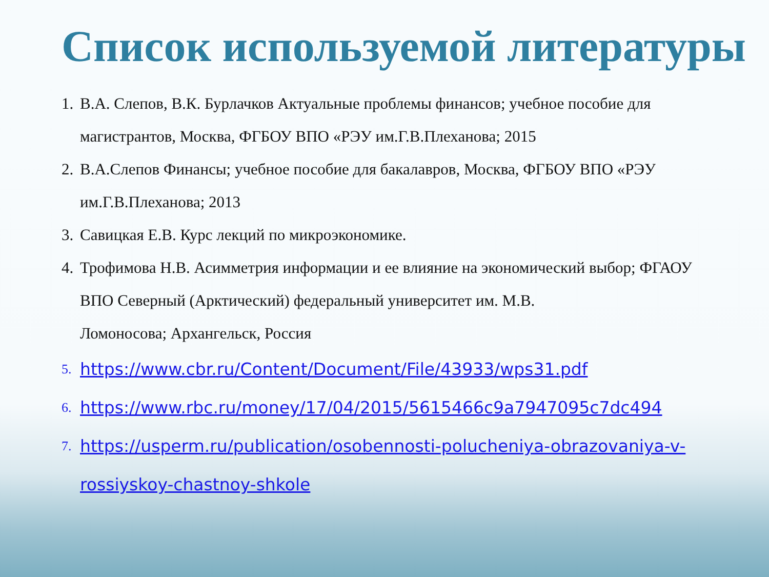Список используемой литературы
1. В.А. Слепов, В.К. Бурлачков Актуальные проблемы финансов; учебное пособие для магистрантов, Москва, ФГБОУ ВПО «РЭУ им.Г.В.Плеханова; 2015
2. В.А.Слепов Финансы; учебное пособие для бакалавров, Москва, ФГБОУ ВПО «РЭУ им.Г.В.Плеханова; 2013
3. Савицкая Е.В. Курс лекций по микроэкономике.
4. Трофимова Н.В. Асимметрия информации и ее влияние на экономический выбор; ФГАОУ ВПО Северный (Арктический) федеральный университет им. М.В.
Ломоносова; Архангельск, Россия
5. https://www.cbr.ru/Content/Document/File/43933/wps31.pdf
6. https://www.rbc.ru/money/17/04/2015/5615466c9a7947095c7dc494
7. https://usperm.ru/publication/osobennosti-polucheniya-obrazovaniya-v-rossiyskoy-chastnoy-shkole